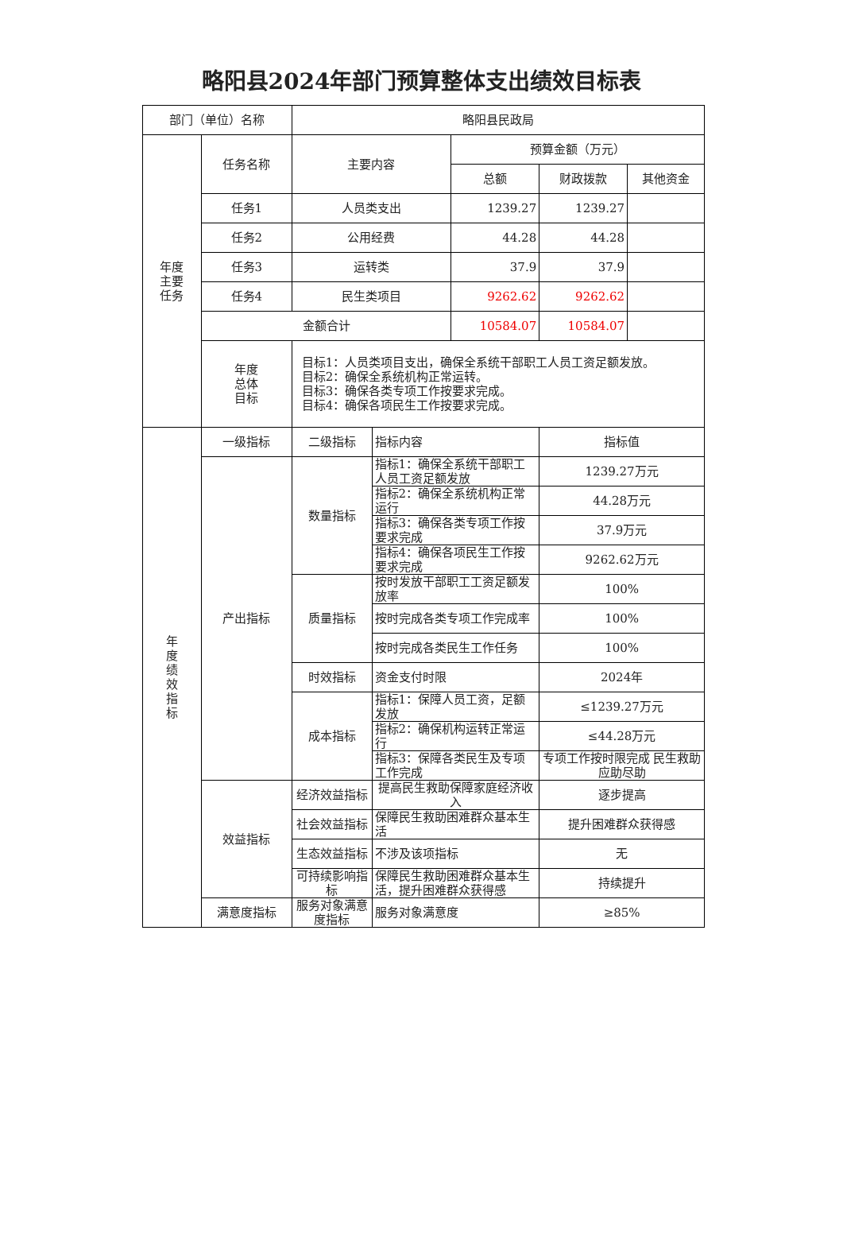略阳县2024年部门预算整体支出绩效目标表
| 部门（单位）名称 | | 略阳县民政局 | | | | |
| 年度 主要 任务 | 任务名称 | 主要内容 | | 预算金额（万元） | | |
| | | | | 总额 | 财政拨款 | 其他资金 |
| | 任务1 | 人员类支出 | | 1239.27 | 1239.27 | |
| | 任务2 | 公用经费 | | 44.28 | 44.28 | |
| | 任务3 | 运转类 | | 37.9 | 37.9 | |
| | 任务4 | 民生类项目 | | 9262.62 | 9262.62 | |
| | 金额合计 | | | 10584.07 | 10584.07 | |
| | 年度 总体 目标 | 目标1：人员类项目支出，确保全系统干部职工人员工资足额发放。 目标2：确保全系统机构正常运转。 目标3：确保各类专项工作按要求完成。 目标4：确保各项民生工作按要求完成。 | | | | |
| 年 度 绩 效 指 标 | 一级指标 | 二级指标 | 指标内容 | | 指标值 | |
| | 产出指标 | 数量指标 | 指标1：确保全系统干部职工人员工资足额发放 | | 1239.27万元 | |
| | | | 指标2：确保全系统机构正常运行 | | 44.28万元 | |
| | | | 指标3：确保各类专项工作按要求完成 | | 37.9万元 | |
| | | | 指标4：确保各项民生工作按要求完成 | | 9262.62万元 | |
| | | 质量指标 | 按时发放干部职工工资足额发放率 | | 100% | |
| | | | 按时完成各类专项工作完成率 | | 100% | |
| | | | 按时完成各类民生工作任务 | | 100% | |
| | | 时效指标 | 资金支付时限 | | 2024年 | |
| | | 成本指标 | 指标1：保障人员工资，足额发放 | | ≤1239.27万元 | |
| | | | 指标2：确保机构运转正常运行 | | ≤44.28万元 | |
| | | | 指标3：保障各类民生及专项工作完成 | | 专项工作按时限完成 民生救助应助尽助 | |
| | 效益指标 | 经济效益指标 | 提高民生救助保障家庭经济收入 | | 逐步提高 | |
| | | 社会效益指标 | 保障民生救助困难群众基本生活 | | 提升困难群众获得感 | |
| | | 生态效益指标 | 不涉及该项指标 | | 无 | |
| | | 可持续影响指标 | 保障民生救助困难群众基本生活，提升困难群众获得感 | | 持续提升 | |
| | 满意度指标 | 服务对象满意度指标 | 服务对象满意度 | | ≥85% | |